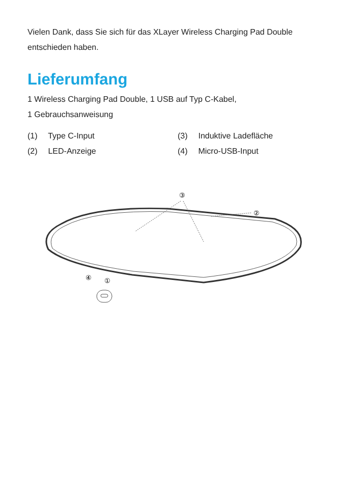Vielen Dank, dass Sie sich für das XLayer Wireless Charging Pad Double entschieden haben.
Lieferumfang
1 Wireless Charging Pad Double, 1 USB auf Typ C-Kabel,
1 Gebrauchsanweisung
(1) Type C-Input
(3) Induktive Ladefläche
(2) LED-Anzeige
(4) Micro-USB-Input
③
②
④
①